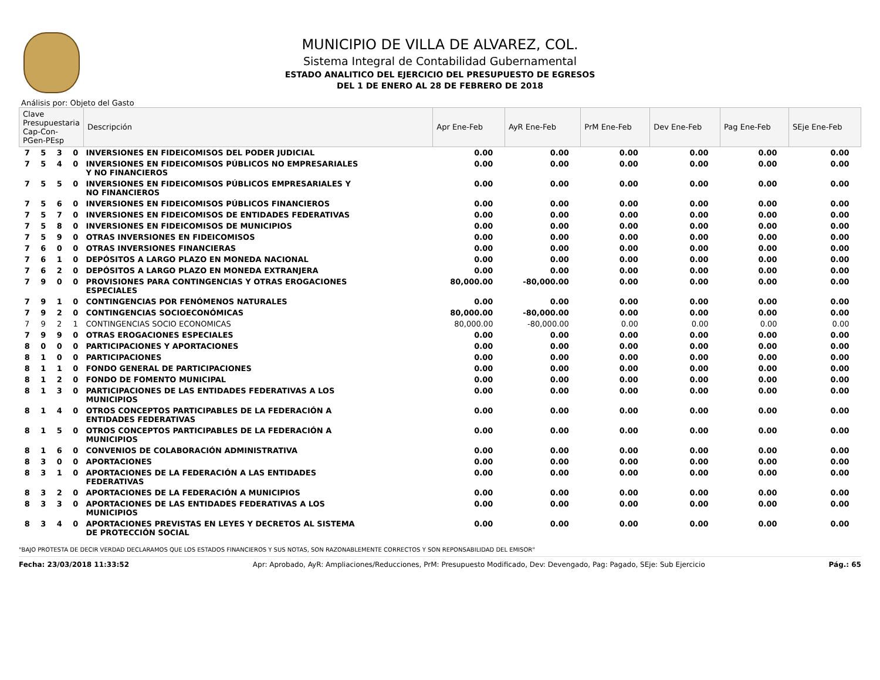MUNICIPIO DE VILLA DE ALVAREZ, COL.
Sistema Integral de Contabilidad Gubernamental
ESTADO ANALITICO DEL EJERCICIO DEL PRESUPUESTO DE EGRESOS
DEL 1 DE ENERO AL 28 DE FEBRERO DE 2018
Análisis por: Objeto del Gasto
| Clave Presupuestaria Cap-Con-PGen-PEsp | | | | Descripción | Apr Ene-Feb | AyR Ene-Feb | PrM Ene-Feb | Dev Ene-Feb | Pag Ene-Feb | SEje Ene-Feb |
| --- | --- | --- | --- | --- | --- | --- | --- | --- | --- | --- |
| 7 | 5 | 3 | 0 | INVERSIONES EN FIDEICOMISOS DEL PODER JUDICIAL | 0.00 | 0.00 | 0.00 | 0.00 | 0.00 | 0.00 |
| 7 | 5 | 4 | 0 | INVERSIONES EN FIDEICOMISOS PÚBLICOS NO EMPRESARIALES Y NO FINANCIEROS | 0.00 | 0.00 | 0.00 | 0.00 | 0.00 | 0.00 |
| 7 | 5 | 5 | 0 | INVERSIONES EN FIDEICOMISOS PÚBLICOS EMPRESARIALES Y NO FINANCIEROS | 0.00 | 0.00 | 0.00 | 0.00 | 0.00 | 0.00 |
| 7 | 5 | 6 | 0 | INVERSIONES EN FIDEICOMISOS PÚBLICOS FINANCIEROS | 0.00 | 0.00 | 0.00 | 0.00 | 0.00 | 0.00 |
| 7 | 5 | 7 | 0 | INVERSIONES EN FIDEICOMISOS DE ENTIDADES FEDERATIVAS | 0.00 | 0.00 | 0.00 | 0.00 | 0.00 | 0.00 |
| 7 | 5 | 8 | 0 | INVERSIONES EN FIDEICOMISOS DE MUNICIPIOS | 0.00 | 0.00 | 0.00 | 0.00 | 0.00 | 0.00 |
| 7 | 5 | 9 | 0 | OTRAS INVERSIONES EN FIDEICOMISOS | 0.00 | 0.00 | 0.00 | 0.00 | 0.00 | 0.00 |
| 7 | 6 | 0 | 0 | OTRAS INVERSIONES FINANCIERAS | 0.00 | 0.00 | 0.00 | 0.00 | 0.00 | 0.00 |
| 7 | 6 | 1 | 0 | DEPÓSITOS A LARGO PLAZO EN MONEDA NACIONAL | 0.00 | 0.00 | 0.00 | 0.00 | 0.00 | 0.00 |
| 7 | 6 | 2 | 0 | DEPÓSITOS A LARGO PLAZO EN MONEDA EXTRANJERA | 0.00 | 0.00 | 0.00 | 0.00 | 0.00 | 0.00 |
| 7 | 9 | 0 | 0 | PROVISIONES PARA CONTINGENCIAS Y OTRAS EROGACIONES ESPECIALES | 80,000.00 | -80,000.00 | 0.00 | 0.00 | 0.00 | 0.00 |
| 7 | 9 | 1 | 0 | CONTINGENCIAS POR FENÓMENOS NATURALES | 0.00 | 0.00 | 0.00 | 0.00 | 0.00 | 0.00 |
| 7 | 9 | 2 | 0 | CONTINGENCIAS SOCIOECONÓMICAS | 80,000.00 | -80,000.00 | 0.00 | 0.00 | 0.00 | 0.00 |
| 7 | 9 | 2 | 1 | CONTINGENCIAS SOCIO ECONOMICAS | 80,000.00 | -80,000.00 | 0.00 | 0.00 | 0.00 | 0.00 |
| 7 | 9 | 9 | 0 | OTRAS EROGACIONES ESPECIALES | 0.00 | 0.00 | 0.00 | 0.00 | 0.00 | 0.00 |
| 8 | 0 | 0 | 0 | PARTICIPACIONES Y APORTACIONES | 0.00 | 0.00 | 0.00 | 0.00 | 0.00 | 0.00 |
| 8 | 1 | 0 | 0 | PARTICIPACIONES | 0.00 | 0.00 | 0.00 | 0.00 | 0.00 | 0.00 |
| 8 | 1 | 1 | 0 | FONDO GENERAL DE PARTICIPACIONES | 0.00 | 0.00 | 0.00 | 0.00 | 0.00 | 0.00 |
| 8 | 1 | 2 | 0 | FONDO DE FOMENTO MUNICIPAL | 0.00 | 0.00 | 0.00 | 0.00 | 0.00 | 0.00 |
| 8 | 1 | 3 | 0 | PARTICIPACIONES DE LAS ENTIDADES FEDERATIVAS A LOS MUNICIPIOS | 0.00 | 0.00 | 0.00 | 0.00 | 0.00 | 0.00 |
| 8 | 1 | 4 | 0 | OTROS CONCEPTOS PARTICIPABLES DE LA FEDERACIÓN A ENTIDADES FEDERATIVAS | 0.00 | 0.00 | 0.00 | 0.00 | 0.00 | 0.00 |
| 8 | 1 | 5 | 0 | OTROS CONCEPTOS PARTICIPABLES DE LA FEDERACIÓN A MUNICIPIOS | 0.00 | 0.00 | 0.00 | 0.00 | 0.00 | 0.00 |
| 8 | 1 | 6 | 0 | CONVENIOS DE COLABORACIÓN ADMINISTRATIVA | 0.00 | 0.00 | 0.00 | 0.00 | 0.00 | 0.00 |
| 8 | 3 | 0 | 0 | APORTACIONES | 0.00 | 0.00 | 0.00 | 0.00 | 0.00 | 0.00 |
| 8 | 3 | 1 | 0 | APORTACIONES DE LA FEDERACIÓN A LAS ENTIDADES FEDERATIVAS | 0.00 | 0.00 | 0.00 | 0.00 | 0.00 | 0.00 |
| 8 | 3 | 2 | 0 | APORTACIONES DE LA FEDERACIÓN A MUNICIPIOS | 0.00 | 0.00 | 0.00 | 0.00 | 0.00 | 0.00 |
| 8 | 3 | 3 | 0 | APORTACIONES DE LAS ENTIDADES FEDERATIVAS A LOS MUNICIPIOS | 0.00 | 0.00 | 0.00 | 0.00 | 0.00 | 0.00 |
| 8 | 3 | 4 | 0 | APORTACIONES PREVISTAS EN LEYES Y DECRETOS AL SISTEMA DE PROTECCIÓN SOCIAL | 0.00 | 0.00 | 0.00 | 0.00 | 0.00 | 0.00 |
"BAJO PROTESTA DE DECIR VERDAD DECLARAMOS QUE LOS ESTADOS FINANCIEROS Y SUS NOTAS, SON RAZONABLEMENTE CORRECTOS Y SON REPONSABILIDAD DEL EMISOR"
Fecha: 23/03/2018 11:33:52 Apr: Aprobado, AyR: Ampliaciones/Reducciones, PrM: Presupuesto Modificado, Dev: Devengado, Pag: Pagado, SEje: Sub Ejercicio Pág.: 65